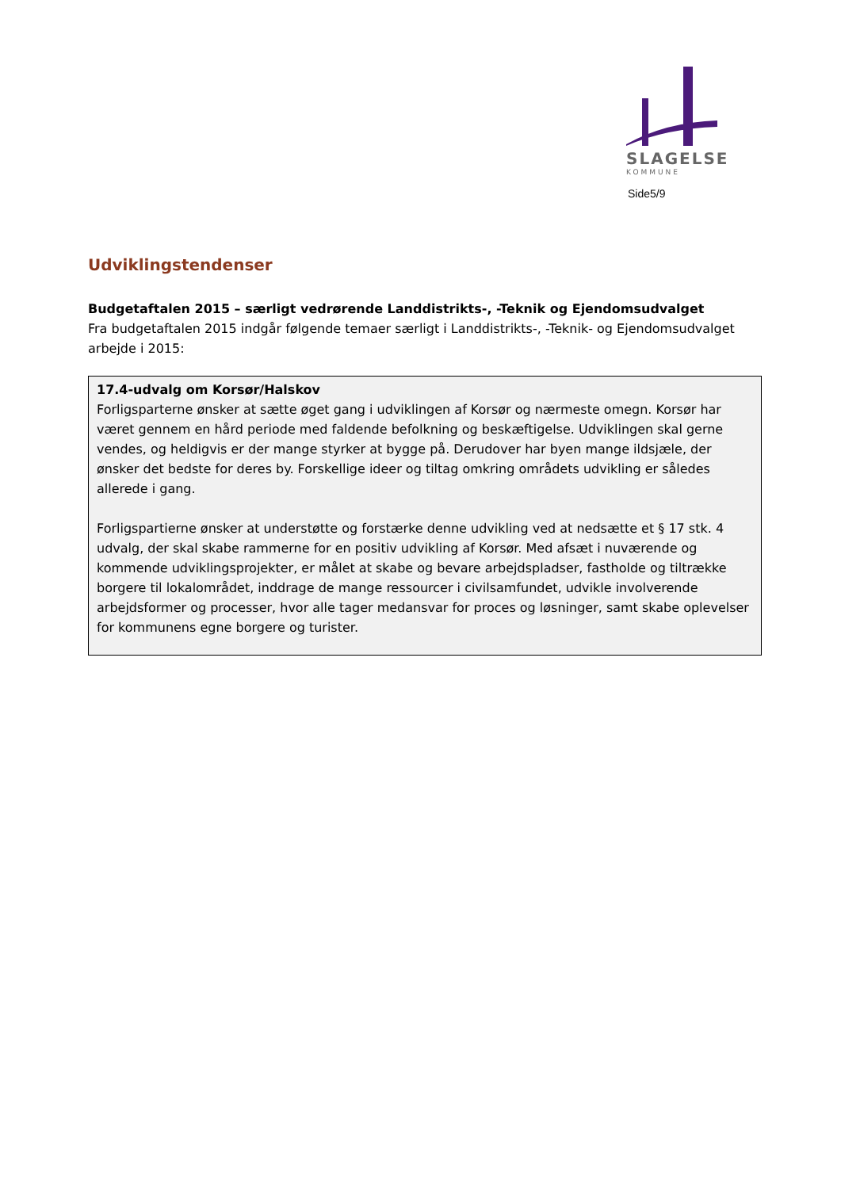SLAGELSE
KOMMUNE
Side5/9
Udviklingstendenser
Budgetaftalen 2015 – særligt vedrørende Landdistrikts-, -Teknik og Ejendomsudvalget
Fra budgetaftalen 2015 indgår følgende temaer særligt i Landdistrikts-, -Teknik- og Ejendomsudvalget arbejde i 2015:
17.4-udvalg om Korsør/Halskov
Forligsparterne ønsker at sætte øget gang i udviklingen af Korsør og nærmeste omegn. Korsør har været gennem en hård periode med faldende befolkning og beskæftigelse. Udviklingen skal gerne vendes, og heldigvis er der mange styrker at bygge på. Derudover har byen mange ildsjæle, der ønsker det bedste for deres by. Forskellige ideer og tiltag omkring områdets udvikling er således allerede i gang.
Forligspartierne ønsker at understøtte og forstærke denne udvikling ved at nedsætte et § 17 stk. 4 udvalg, der skal skabe rammerne for en positiv udvikling af Korsør. Med afsæt i nuværende og kommende udviklingsprojekter, er målet at skabe og bevare arbejdspladser, fastholde og tiltrække borgere til lokalområdet, inddrage de mange ressourcer i civilsamfundet, udvikle involverende arbejdsformer og processer, hvor alle tager medansvar for proces og løsninger, samt skabe oplevelser for kommunens egne borgere og turister.